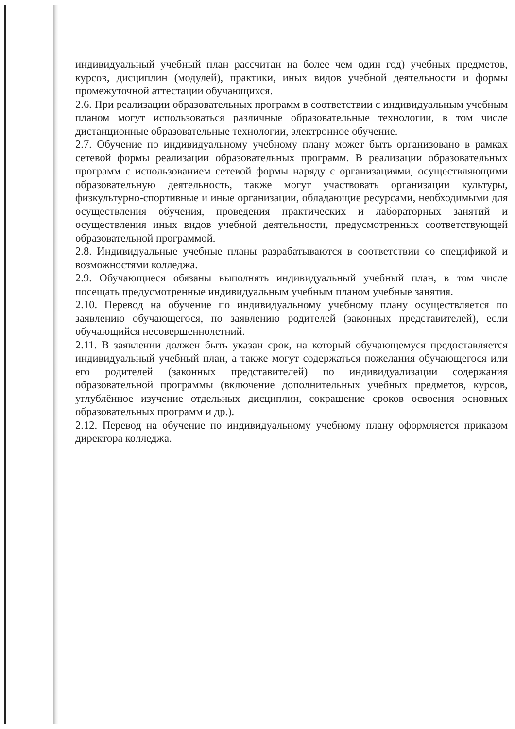индивидуальный учебный план рассчитан на более чем один год) учебных предметов, курсов, дисциплин (модулей), практики, иных видов учебной деятельности и формы промежуточной аттестации обучающихся.
2.6. При реализации образовательных программ в соответствии с индивидуальным учебным планом могут использоваться различные образовательные технологии, в том числе дистанционные образовательные технологии, электронное обучение.
2.7. Обучение по индивидуальному учебному плану может быть организовано в рамках сетевой формы реализации образовательных программ. В реализации образовательных программ с использованием сетевой формы наряду с организациями, осуществляющими образовательную деятельность, также могут участвовать организации культуры, физкультурно-спортивные и иные организации, обладающие ресурсами, необходимыми для осуществления обучения, проведения практических и лабораторных занятий и осуществления иных видов учебной деятельности, предусмотренных соответствующей образовательной программой.
2.8. Индивидуальные учебные планы разрабатываются в соответствии со спецификой и возможностями колледжа.
2.9. Обучающиеся обязаны выполнять индивидуальный учебный план, в том числе посещать предусмотренные индивидуальным учебным планом учебные занятия.
2.10. Перевод на обучение по индивидуальному учебному плану осуществляется по заявлению обучающегося, по заявлению родителей (законных представителей), если обучающийся несовершеннолетний.
2.11. В заявлении должен быть указан срок, на который обучающемуся предоставляется индивидуальный учебный план, а также могут содержаться пожелания обучающегося или его родителей (законных представителей) по индивидуализации содержания образовательной программы (включение дополнительных учебных предметов, курсов, углублённое изучение отдельных дисциплин, сокращение сроков освоения основных образовательных программ и др.).
2.12. Перевод на обучение по индивидуальному учебному плану оформляется приказом директора колледжа.